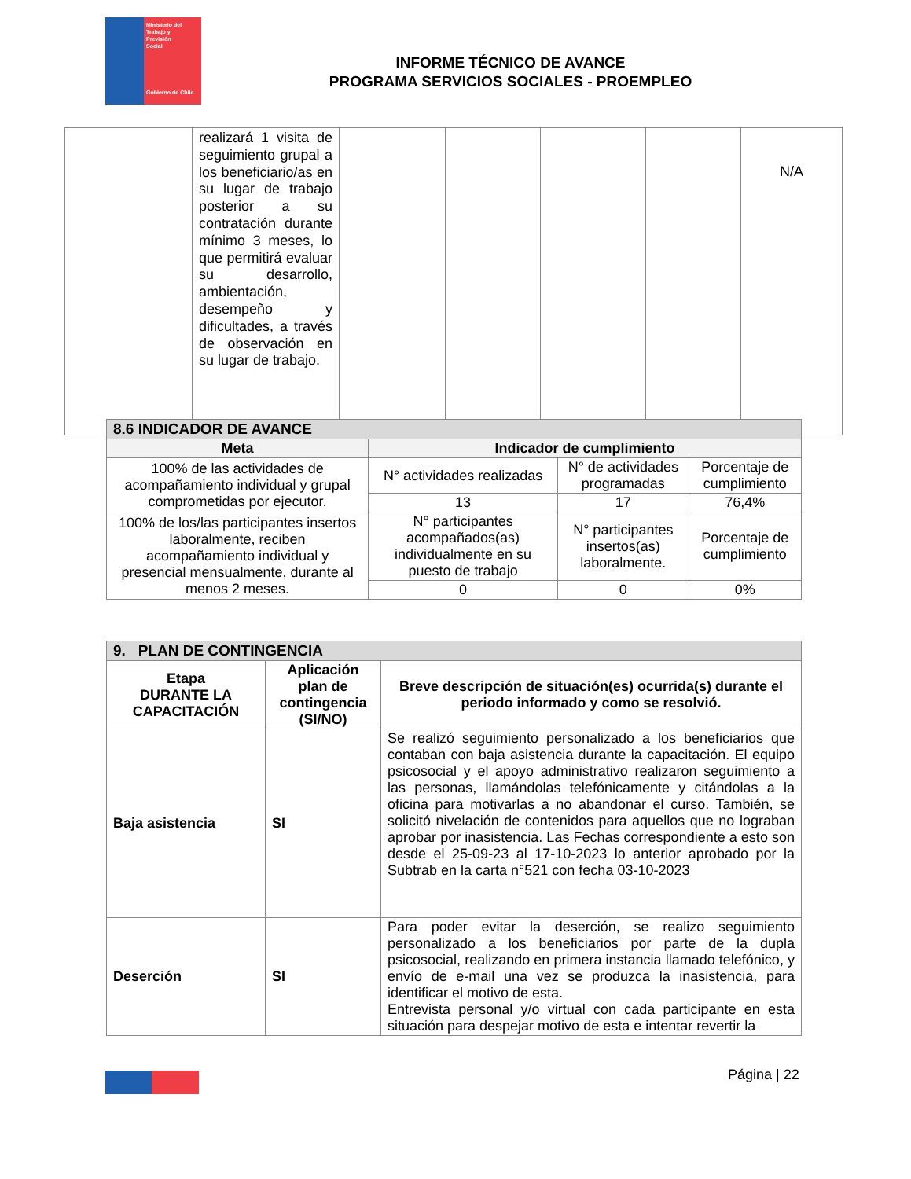Ministerio del
Trabajo y
Previsión
Social
Gobierno de Chile
INFORME TÉCNICO DE AVANCE
PROGRAMA SERVICIOS SOCIALES - PROEMPLEO
| | realizará 1 visita de seguimiento grupal a los beneficiario/as en su lugar de trabajo posterior a su contratación durante mínimo 3 meses, lo que permitirá evaluar su desarrollo, ambientación, desempeño y dificultades, a través de observación en su lugar de trabajo. | | | | | N/A |
| 8.6 INDICADOR DE AVANCE | | | |
| --- | --- | --- | --- |
| Meta | Indicador de cumplimiento | | |
| 100% de las actividades de acompañamiento individual y grupal comprometidas por ejecutor. | N° actividades realizadas | N° de actividades programadas | Porcentaje de cumplimiento |
| | 13 | 17 | 76,4% |
| 100% de los/las participantes insertos laboralmente, reciben acompañamiento individual y presencial mensualmente, durante al menos 2 meses. | N° participantes acompañados(as) individualmente en su puesto de trabajo | N° participantes insertos(as) laboralmente. | Porcentaje de cumplimiento |
| | 0 | 0 | 0% |
| 9. PLAN DE CONTINGENCIA | | |
| --- | --- | --- |
| Etapa DURANTE LA CAPACITACIÓN | Aplicación plan de contingencia (SI/NO) | Breve descripción de situación(es) ocurrida(s) durante el periodo informado y como se resolvió. |
| Baja asistencia | SI | Se realizó seguimiento personalizado a los beneficiarios que contaban con baja asistencia durante la capacitación. El equipo psicosocial y el apoyo administrativo realizaron seguimiento a las personas, llamándolas telefónicamente y citándolas a la oficina para motivarlas a no abandonar el curso. También, se solicitó nivelación de contenidos para aquellos que no lograban aprobar por inasistencia. Las Fechas correspondiente a esto son desde el 25-09-23 al 17-10-2023 lo anterior aprobado por la Subtrab en la carta n°521 con fecha 03-10-2023 |
| Deserción | SI | Para poder evitar la deserción, se realizo seguimiento personalizado a los beneficiarios por parte de la dupla psicosocial, realizando en primera instancia llamado telefónico, y envío de e-mail una vez se produzca la inasistencia, para identificar el motivo de esta. Entrevista personal y/o virtual con cada participante en esta situación para despejar motivo de esta e intentar revertir la |
Página | 22